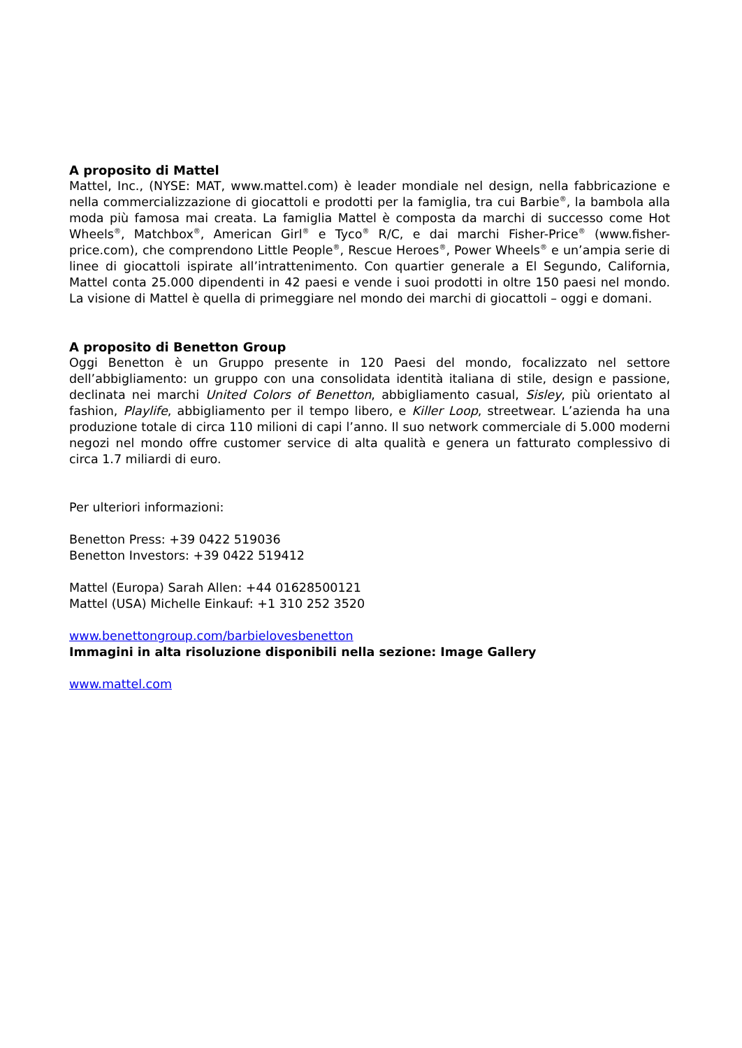A proposito di Mattel
Mattel, Inc., (NYSE: MAT, www.mattel.com) è leader mondiale nel design, nella fabbricazione e nella commercializzazione di giocattoli e prodotti per la famiglia, tra cui Barbie<sup>®</sup>, la bambola alla moda più famosa mai creata. La famiglia Mattel è composta da marchi di successo come Hot Wheels<sup>®</sup>, Matchbox<sup>®</sup>, American Girl<sup>®</sup> e Tyco<sup>®</sup> R/C, e dai marchi Fisher-Price<sup>®</sup> (www.fisher-price.com), che comprendono Little People<sup>®</sup>, Rescue Heroes<sup>®</sup>, Power Wheels<sup>®</sup> e un’ampia serie di linee di giocattoli ispirate all’intrattenimento. Con quartier generale a El Segundo, California, Mattel conta 25.000 dipendenti in 42 paesi e vende i suoi prodotti in oltre 150 paesi nel mondo. La visione di Mattel è quella di primeggiare nel mondo dei marchi di giocattoli – oggi e domani.
A proposito di Benetton Group
Oggi Benetton è un Gruppo presente in 120 Paesi del mondo, focalizzato nel settore dell’abbigliamento: un gruppo con una consolidata identità italiana di stile, design e passione, declinata nei marchi United Colors of Benetton, abbigliamento casual, Sisley, più orientato al fashion, Playlife, abbigliamento per il tempo libero, e Killer Loop, streetwear. L’azienda ha una produzione totale di circa 110 milioni di capi l’anno. Il suo network commerciale di 5.000 moderni negozi nel mondo offre customer service di alta qualità e genera un fatturato complessivo di circa 1.7 miliardi di euro.
Per ulteriori informazioni:
Benetton Press: +39 0422 519036
Benetton Investors: +39 0422 519412
Mattel (Europa) Sarah Allen: +44 01628500121
Mattel (USA) Michelle Einkauf: +1 310 252 3520
www.benettongroup.com/barbielovesbenetton
Immagini in alta risoluzione disponibili nella sezione: Image Gallery
www.mattel.com